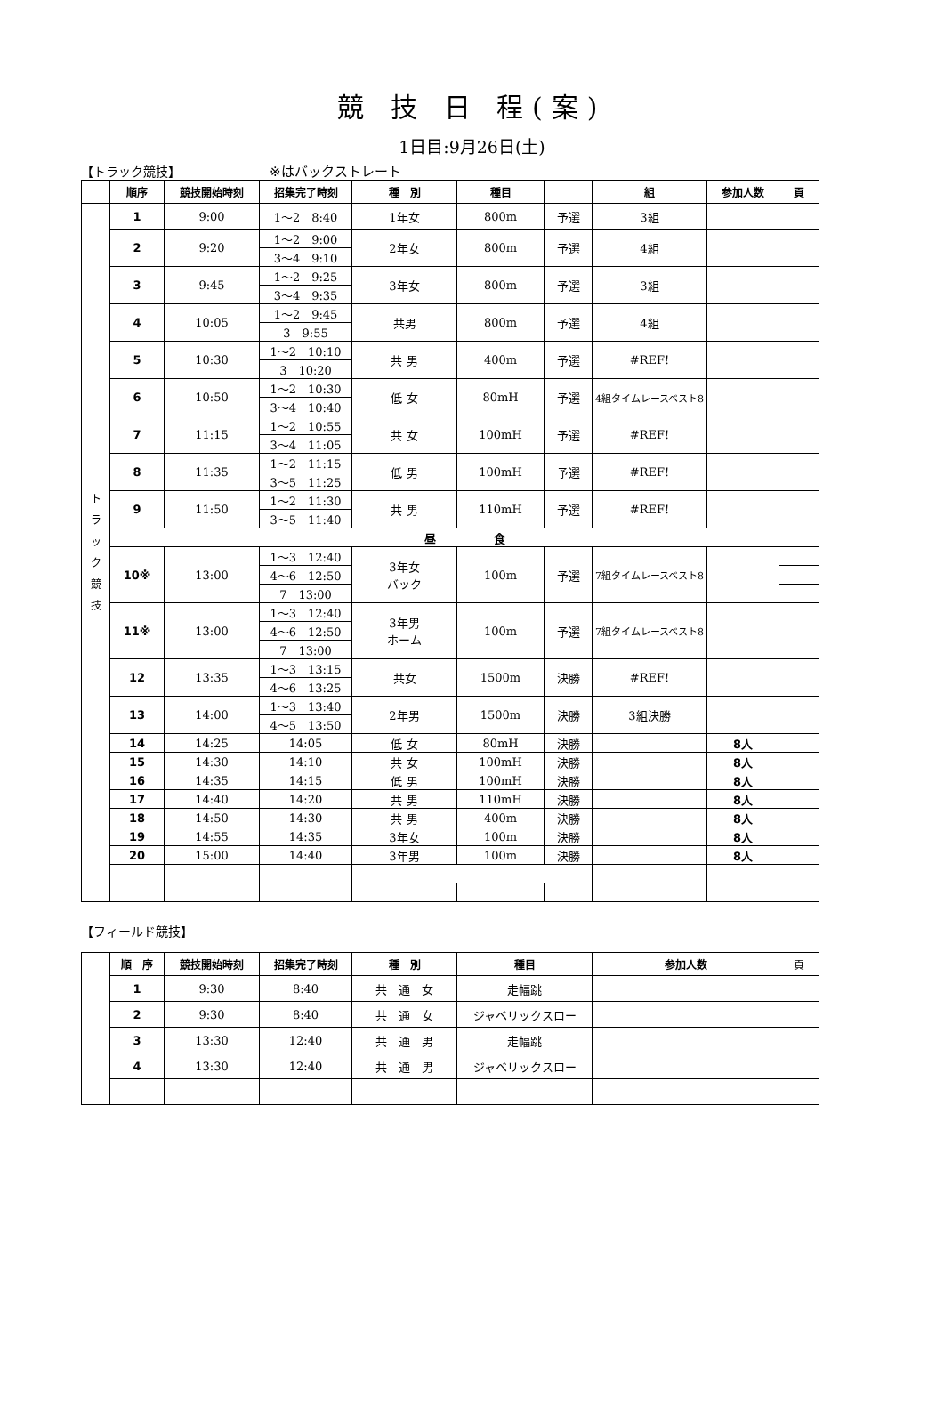競 技 日 程(案)
1日目:9月26日(土)
【トラック競技】 ※はバックストレート
| | 順序 | 競技開始時刻 | 招集完了時刻 | 種 別 | 種目 | | 組 | 参加人数 | 頁 |
| --- | --- | --- | --- | --- | --- | --- | --- | --- | --- |
| ト ラ ッ ク 競 技 | 1 | 9:00 | 1～2 8:40 | 1年女 | 800m | 予選 | 3組 | | |
| | 2 | 9:20 | 1～2 9:00 | 2年女 | 800m | 予選 | 4組 | | |
| | | | 3～4 9:10 | | | | | | |
| | 3 | 9:45 | 1～2 9:25 | 3年女 | 800m | 予選 | 3組 | | |
| | | | 3～4 9:35 | | | | | | |
| | 4 | 10:05 | 1～2 9:45 | 共男 | 800m | 予選 | 4組 | | |
| | | | 3 9:55 | | | | | | |
| | 5 | 10:30 | 1～2 10:10 | 共 男 | 400m | 予選 | #REF! | | |
| | | | 3 10:20 | | | | | | |
| | 6 | 10:50 | 1～2 10:30 | 低 女 | 80mH | 予選 | 4組タイムレースベスト8 | | |
| | | | 3～4 10:40 | | | | | | |
| | 7 | 11:15 | 1～2 10:55 | 共 女 | 100mH | 予選 | #REF! | | |
| | | | 3～4 11:05 | | | | | | |
| | 8 | 11:35 | 1～2 11:15 | 低 男 | 100mH | 予選 | #REF! | | |
| | | | 3～5 11:25 | | | | | | |
| | 9 | 11:50 | 1～2 11:30 | 共 男 | 110mH | 予選 | #REF! | | |
| | | | 3～5 11:40 | | | | | | |
| | 昼 食 | | | | | | | | |
| | 10※ | 13:00 | 1～3 12:40 | 3年女 バック | 100m | 予選 | 7組タイムレースベスト8 | | |
| | | | 4～6 12:50 | | | | | | |
| | | | 7 13:00 | | | | | | |
| | 11※ | 13:00 | 1～3 12:40 | 3年男 ホーム | 100m | 予選 | 7組タイムレースベスト8 | | |
| | | | 4～6 12:50 | | | | | | |
| | | | 7 13:00 | | | | | | |
| | 12 | 13:35 | 1～3 13:15 | 共女 | 1500m | 決勝 | #REF! | | |
| | | | 4～6 13:25 | | | | | | |
| | 13 | 14:00 | 1～3 13:40 | 2年男 | 1500m | 決勝 | 3組決勝 | | |
| | | | 4～5 13:50 | | | | | | |
| | 14 | 14:25 | 14:05 | 低 女 | 80mH | 決勝 | | 8人 | |
| | 15 | 14:30 | 14:10 | 共 女 | 100mH | 決勝 | | 8人 | |
| | 16 | 14:35 | 14:15 | 低 男 | 100mH | 決勝 | | 8人 | |
| | 17 | 14:40 | 14:20 | 共 男 | 110mH | 決勝 | | 8人 | |
| | 18 | 14:50 | 14:30 | 共 男 | 400m | 決勝 | | 8人 | |
| | 19 | 14:55 | 14:35 | 3年女 | 100m | 決勝 | | 8人 | |
| | 20 | 15:00 | 14:40 | 3年男 | 100m | 決勝 | | 8人 | |
【フィールド競技】
| | 順 序 | 競技開始時刻 | 招集完了時刻 | 種 別 | 種目 | 参加人数 | 頁 |
| --- | --- | --- | --- | --- | --- | --- | --- |
| | 1 | 9:30 | 8:40 | 共 通 女 | 走幅跳 | | |
| | 2 | 9:30 | 8:40 | 共 通 女 | ジャベリックスロー | | |
| | 3 | 13:30 | 12:40 | 共 通 男 | 走幅跳 | | |
| | 4 | 13:30 | 12:40 | 共 通 男 | ジャベリックスロー | | |